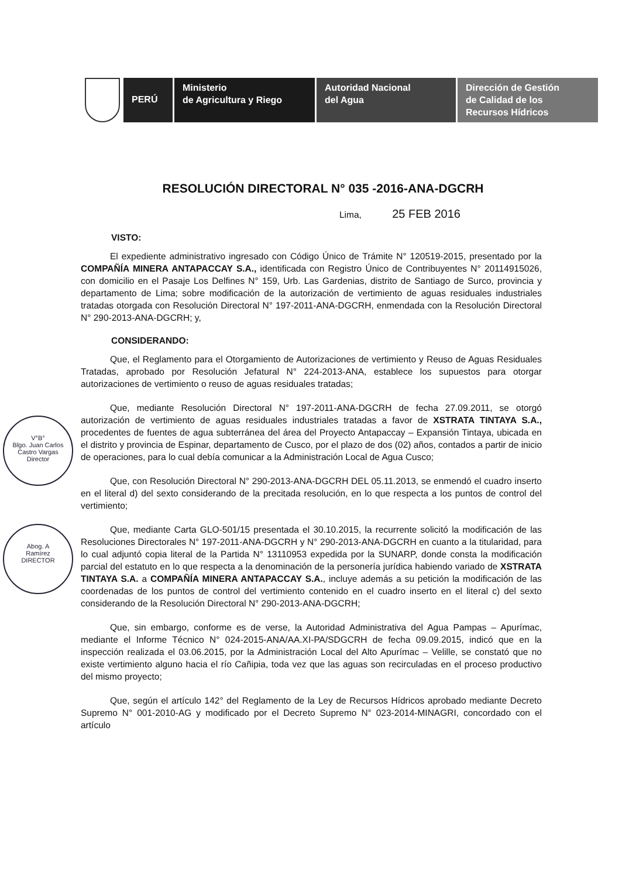PERÚ
Ministerio
de Agricultura y Riego
Autoridad Nacional
del Agua
Dirección de Gestión
de Calidad de los
Recursos Hídricos
V°B°
Blgo. Juan Carlos
Castro Vargas
Director
Abog. A
Ramírez
DIRECTOR
RESOLUCIÓN DIRECTORAL N° 035 -2016-ANA-DGCRH
Lima, 25 FEB 2016
VISTO:
El expediente administrativo ingresado con Código Único de Trámite N° 120519-2015, presentado por la COMPAÑÍA MINERA ANTAPACCAY S.A., identificada con Registro Único de Contribuyentes N° 20114915026, con domicilio en el Pasaje Los Delfines N° 159, Urb. Las Gardenias, distrito de Santiago de Surco, provincia y departamento de Lima; sobre modificación de la autorización de vertimiento de aguas residuales industriales tratadas otorgada con Resolución Directoral N° 197-2011-ANA-DGCRH, enmendada con la Resolución Directoral N° 290-2013-ANA-DGCRH; y,
CONSIDERANDO:
Que, el Reglamento para el Otorgamiento de Autorizaciones de vertimiento y Reuso de Aguas Residuales Tratadas, aprobado por Resolución Jefatural N° 224-2013-ANA, establece los supuestos para otorgar autorizaciones de vertimiento o reuso de aguas residuales tratadas;
Que, mediante Resolución Directoral N° 197-2011-ANA-DGCRH de fecha 27.09.2011, se otorgó autorización de vertimiento de aguas residuales industriales tratadas a favor de XSTRATA TINTAYA S.A., procedentes de fuentes de agua subterránea del área del Proyecto Antapaccay – Expansión Tintaya, ubicada en el distrito y provincia de Espinar, departamento de Cusco, por el plazo de dos (02) años, contados a partir de inicio de operaciones, para lo cual debía comunicar a la Administración Local de Agua Cusco;
Que, con Resolución Directoral N° 290-2013-ANA-DGCRH DEL 05.11.2013, se enmendó el cuadro inserto en el literal d) del sexto considerando de la precitada resolución, en lo que respecta a los puntos de control del vertimiento;
Que, mediante Carta GLO-501/15 presentada el 30.10.2015, la recurrente solicitó la modificación de las Resoluciones Directorales N° 197-2011-ANA-DGCRH y N° 290-2013-ANA-DGCRH en cuanto a la titularidad, para lo cual adjuntó copia literal de la Partida N° 13110953 expedida por la SUNARP, donde consta la modificación parcial del estatuto en lo que respecta a la denominación de la personería jurídica habiendo variado de XSTRATA TINTAYA S.A. a COMPAÑÍA MINERA ANTAPACCAY S.A., incluye además a su petición la modificación de las coordenadas de los puntos de control del vertimiento contenido en el cuadro inserto en el literal c) del sexto considerando de la Resolución Directoral N° 290-2013-ANA-DGCRH;
Que, sin embargo, conforme es de verse, la Autoridad Administrativa del Agua Pampas – Apurímac, mediante el Informe Técnico N° 024-2015-ANA/AA.XI-PA/SDGCRH de fecha 09.09.2015, indicó que en la inspección realizada el 03.06.2015, por la Administración Local del Alto Apurímac – Velille, se constató que no existe vertimiento alguno hacia el río Cañipia, toda vez que las aguas son recirculadas en el proceso productivo del mismo proyecto;
Que, según el artículo 142° del Reglamento de la Ley de Recursos Hídricos aprobado mediante Decreto Supremo N° 001-2010-AG y modificado por el Decreto Supremo N° 023-2014-MINAGRI, concordado con el artículo